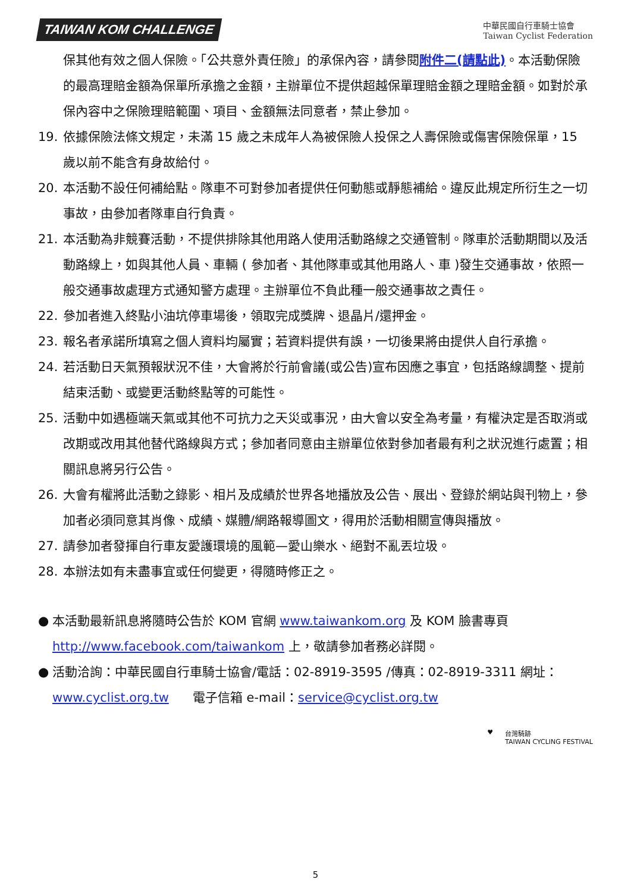TAIWAN KOM CHALLENGE
中華民國自行車騎士協會
Taiwan Cyclist Federation
保其他有效之個人保險。「公共意外責任險」的承保內容，請參閱附件二(請點此)。本活動保險的最高理賠金額為保單所承擔之金額，主辦單位不提供超越保單理賠金額之理賠金額。如對於承保內容中之保險理賠範圍、項目、金額無法同意者，禁止參加。
19. 依據保險法條文規定，未滿 15 歲之未成年人為被保險人投保之人壽保險或傷害保險保單，15 歲以前不能含有身故給付。
20. 本活動不設任何補給點。隊車不可對參加者提供任何動態或靜態補給。違反此規定所衍生之一切事故，由參加者隊車自行負責。
21. 本活動為非競賽活動，不提供排除其他用路人使用活動路線之交通管制。隊車於活動期間以及活動路線上，如與其他人員、車輛 ( 參加者、其他隊車或其他用路人、車 )發生交通事故，依照一般交通事故處理方式通知警方處理。主辦單位不負此種一般交通事故之責任。
22. 參加者進入終點小油坑停車場後，領取完成獎牌、退晶片/還押金。
23. 報名者承諾所填寫之個人資料均屬實；若資料提供有誤，一切後果將由提供人自行承擔。
24. 若活動日天氣預報狀況不佳，大會將於行前會議(或公告)宣布因應之事宜，包括路線調整、提前結束活動、或變更活動終點等的可能性。
25. 活動中如遇極端天氣或其他不可抗力之天災或事況，由大會以安全為考量，有權決定是否取消或改期或改用其他替代路線與方式；參加者同意由主辦單位依對參加者最有利之狀況進行處置；相關訊息將另行公告。
26. 大會有權將此活動之錄影、相片及成績於世界各地播放及公告、展出、登錄於網站與刊物上，參加者必須同意其肖像、成績、媒體/網路報導圖文，得用於活動相關宣傳與播放。
27. 請參加者發揮自行車友愛護環境的風範—愛山樂水、絕對不亂丟垃圾。
28. 本辦法如有未盡事宜或任何變更，得隨時修正之。
● 本活動最新訊息將隨時公告於 KOM 官網 www.taiwankom.org 及 KOM 臉書專頁 http://www.facebook.com/taiwankom 上，敬請參加者務必詳閱。
● 活動洽詢：中華民國自行車騎士協會/電話：02-8919-3595 /傳真：02-8919-3311 網址：www.cyclist.org.tw 電子信箱 e-mail：service@cyclist.org.tw
♥ 台灣騎跡
TAIWAN CYCLING FESTIVAL
5